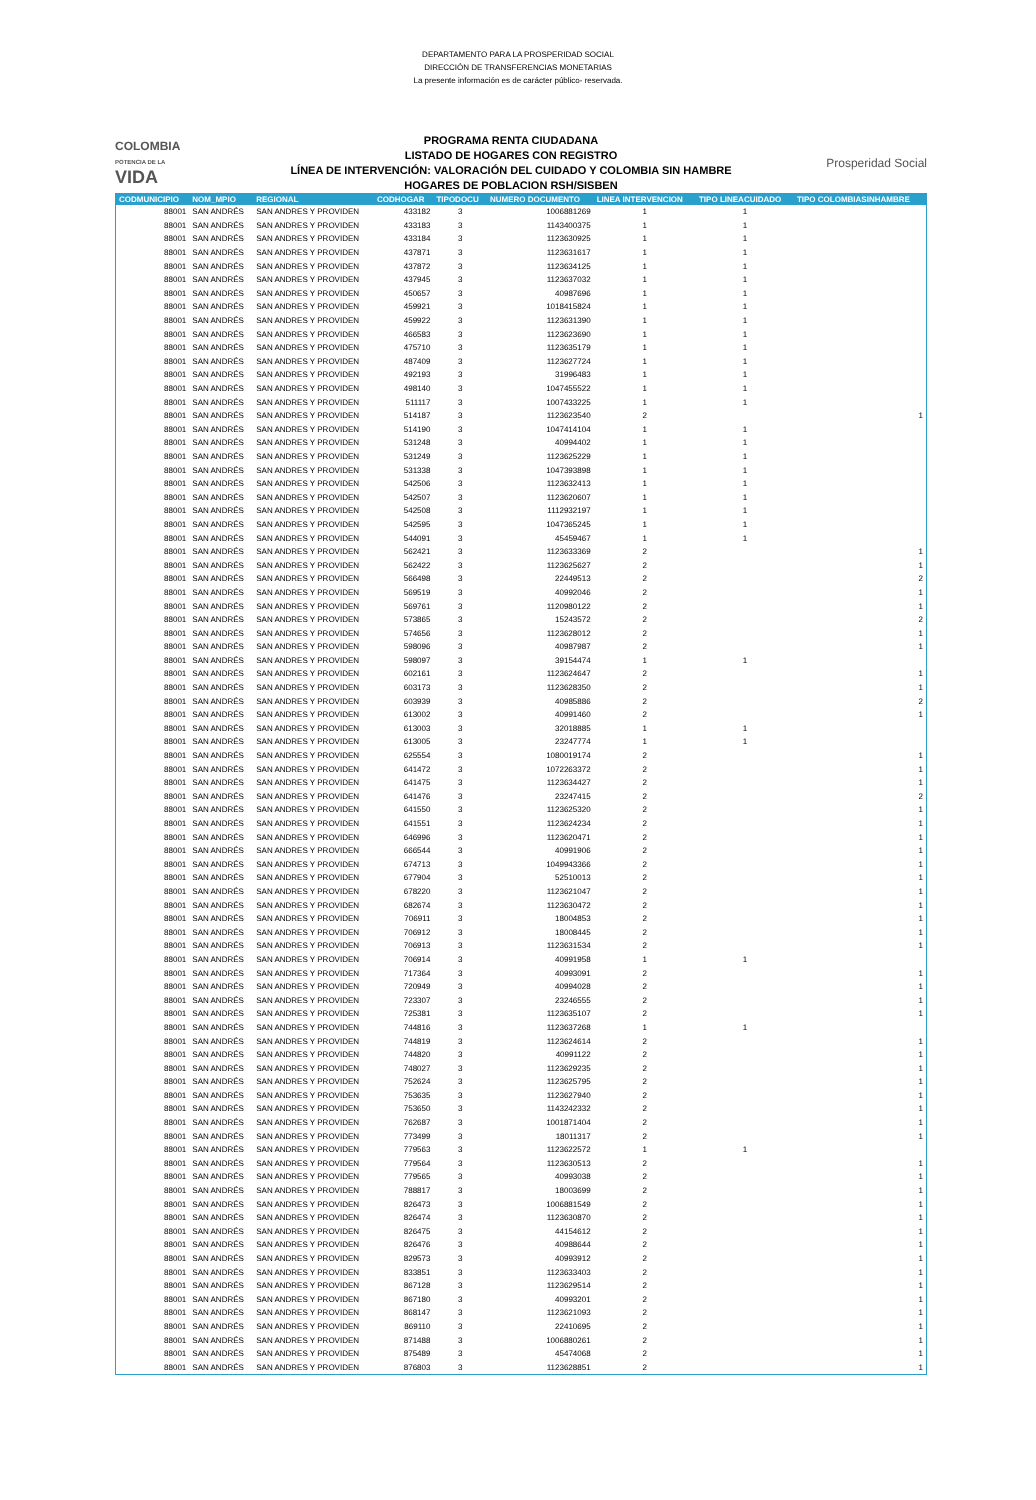DEPARTAMENTO PARA LA PROSPERIDAD SOCIAL
DIRECCIÓN DE TRANSFERENCIAS MONETARIAS
La presente información es de carácter público- reservada.
COLOMBIA
POTENCIA DE LA
VIDA
PROGRAMA RENTA CIUDADANA
LISTADO DE HOGARES CON REGISTRO
LÍNEA DE INTERVENCIÓN: VALORACIÓN DEL CUIDADO Y COLOMBIA SIN HAMBRE
HOGARES DE POBLACION RSH/SISBEN
Prosperidad Social
| CODMUNICIPIO | NOM_MPIO | REGIONAL | CODHOGAR | TIPODOCU | NUMERO DOCUMENTO | LINEA INTERVENCION | TIPO LINEACUIDADO | TIPO COLOMBIASINHAMBRE |
| --- | --- | --- | --- | --- | --- | --- | --- | --- |
| 88001 | SAN ANDRÉS | SAN ANDRES Y PROVIDEN | 433182 | 3 | 1006881269 | 1 | 1 | |
| 88001 | SAN ANDRÉS | SAN ANDRES Y PROVIDEN | 433183 | 3 | 1143400375 | 1 | 1 | |
| 88001 | SAN ANDRÉS | SAN ANDRES Y PROVIDEN | 433184 | 3 | 1123630925 | 1 | 1 | |
| 88001 | SAN ANDRÉS | SAN ANDRES Y PROVIDEN | 437871 | 3 | 1123631617 | 1 | 1 | |
| 88001 | SAN ANDRÉS | SAN ANDRES Y PROVIDEN | 437872 | 3 | 1123634125 | 1 | 1 | |
| 88001 | SAN ANDRÉS | SAN ANDRES Y PROVIDEN | 437945 | 3 | 1123637032 | 1 | 1 | |
| 88001 | SAN ANDRÉS | SAN ANDRES Y PROVIDEN | 450657 | 3 | 40987696 | 1 | 1 | |
| 88001 | SAN ANDRÉS | SAN ANDRES Y PROVIDEN | 459921 | 3 | 1018415824 | 1 | 1 | |
| 88001 | SAN ANDRÉS | SAN ANDRES Y PROVIDEN | 459922 | 3 | 1123631390 | 1 | 1 | |
| 88001 | SAN ANDRÉS | SAN ANDRES Y PROVIDEN | 466583 | 3 | 1123623690 | 1 | 1 | |
| 88001 | SAN ANDRÉS | SAN ANDRES Y PROVIDEN | 475710 | 3 | 1123635179 | 1 | 1 | |
| 88001 | SAN ANDRÉS | SAN ANDRES Y PROVIDEN | 487409 | 3 | 1123627724 | 1 | 1 | |
| 88001 | SAN ANDRÉS | SAN ANDRES Y PROVIDEN | 492193 | 3 | 31996483 | 1 | 1 | |
| 88001 | SAN ANDRÉS | SAN ANDRES Y PROVIDEN | 498140 | 3 | 1047455522 | 1 | 1 | |
| 88001 | SAN ANDRÉS | SAN ANDRES Y PROVIDEN | 511117 | 3 | 1007433225 | 1 | 1 | |
| 88001 | SAN ANDRÉS | SAN ANDRES Y PROVIDEN | 514187 | 3 | 1123623540 | 2 | | 1 |
| 88001 | SAN ANDRÉS | SAN ANDRES Y PROVIDEN | 514190 | 3 | 1047414104 | 1 | 1 | |
| 88001 | SAN ANDRÉS | SAN ANDRES Y PROVIDEN | 531248 | 3 | 40994402 | 1 | 1 | |
| 88001 | SAN ANDRÉS | SAN ANDRES Y PROVIDEN | 531249 | 3 | 1123625229 | 1 | 1 | |
| 88001 | SAN ANDRÉS | SAN ANDRES Y PROVIDEN | 531338 | 3 | 1047393898 | 1 | 1 | |
| 88001 | SAN ANDRÉS | SAN ANDRES Y PROVIDEN | 542506 | 3 | 1123632413 | 1 | 1 | |
| 88001 | SAN ANDRÉS | SAN ANDRES Y PROVIDEN | 542507 | 3 | 1123620607 | 1 | 1 | |
| 88001 | SAN ANDRÉS | SAN ANDRES Y PROVIDEN | 542508 | 3 | 1112932197 | 1 | 1 | |
| 88001 | SAN ANDRÉS | SAN ANDRES Y PROVIDEN | 542595 | 3 | 1047365245 | 1 | 1 | |
| 88001 | SAN ANDRÉS | SAN ANDRES Y PROVIDEN | 544091 | 3 | 45459467 | 1 | 1 | |
| 88001 | SAN ANDRÉS | SAN ANDRES Y PROVIDEN | 562421 | 3 | 1123633369 | 2 | | 1 |
| 88001 | SAN ANDRÉS | SAN ANDRES Y PROVIDEN | 562422 | 3 | 1123625627 | 2 | | 1 |
| 88001 | SAN ANDRÉS | SAN ANDRES Y PROVIDEN | 566498 | 3 | 22449513 | 2 | | 2 |
| 88001 | SAN ANDRÉS | SAN ANDRES Y PROVIDEN | 569519 | 3 | 40992046 | 2 | | 1 |
| 88001 | SAN ANDRÉS | SAN ANDRES Y PROVIDEN | 569761 | 3 | 1120980122 | 2 | | 1 |
| 88001 | SAN ANDRÉS | SAN ANDRES Y PROVIDEN | 573865 | 3 | 15243572 | 2 | | 2 |
| 88001 | SAN ANDRÉS | SAN ANDRES Y PROVIDEN | 574656 | 3 | 1123628012 | 2 | | 1 |
| 88001 | SAN ANDRÉS | SAN ANDRES Y PROVIDEN | 598096 | 3 | 40987987 | 2 | | 1 |
| 88001 | SAN ANDRÉS | SAN ANDRES Y PROVIDEN | 598097 | 3 | 39154474 | 1 | 1 | |
| 88001 | SAN ANDRÉS | SAN ANDRES Y PROVIDEN | 602161 | 3 | 1123624647 | 2 | | 1 |
| 88001 | SAN ANDRÉS | SAN ANDRES Y PROVIDEN | 603173 | 3 | 1123628350 | 2 | | 1 |
| 88001 | SAN ANDRÉS | SAN ANDRES Y PROVIDEN | 603939 | 3 | 40985886 | 2 | | 2 |
| 88001 | SAN ANDRÉS | SAN ANDRES Y PROVIDEN | 613002 | 3 | 40991460 | 2 | | 1 |
| 88001 | SAN ANDRÉS | SAN ANDRES Y PROVIDEN | 613003 | 3 | 32018885 | 1 | 1 | |
| 88001 | SAN ANDRÉS | SAN ANDRES Y PROVIDEN | 613005 | 3 | 23247774 | 1 | 1 | |
| 88001 | SAN ANDRÉS | SAN ANDRES Y PROVIDEN | 625554 | 3 | 1080019174 | 2 | | 1 |
| 88001 | SAN ANDRÉS | SAN ANDRES Y PROVIDEN | 641472 | 3 | 1072263372 | 2 | | 1 |
| 88001 | SAN ANDRÉS | SAN ANDRES Y PROVIDEN | 641475 | 3 | 1123634427 | 2 | | 1 |
| 88001 | SAN ANDRÉS | SAN ANDRES Y PROVIDEN | 641476 | 3 | 23247415 | 2 | | 2 |
| 88001 | SAN ANDRÉS | SAN ANDRES Y PROVIDEN | 641550 | 3 | 1123625320 | 2 | | 1 |
| 88001 | SAN ANDRÉS | SAN ANDRES Y PROVIDEN | 641551 | 3 | 1123624234 | 2 | | 1 |
| 88001 | SAN ANDRÉS | SAN ANDRES Y PROVIDEN | 646996 | 3 | 1123620471 | 2 | | 1 |
| 88001 | SAN ANDRÉS | SAN ANDRES Y PROVIDEN | 666544 | 3 | 40991906 | 2 | | 1 |
| 88001 | SAN ANDRÉS | SAN ANDRES Y PROVIDEN | 674713 | 3 | 1049943366 | 2 | | 1 |
| 88001 | SAN ANDRÉS | SAN ANDRES Y PROVIDEN | 677904 | 3 | 52510013 | 2 | | 1 |
| 88001 | SAN ANDRÉS | SAN ANDRES Y PROVIDEN | 678220 | 3 | 1123621047 | 2 | | 1 |
| 88001 | SAN ANDRÉS | SAN ANDRES Y PROVIDEN | 682674 | 3 | 1123630472 | 2 | | 1 |
| 88001 | SAN ANDRÉS | SAN ANDRES Y PROVIDEN | 706911 | 3 | 18004853 | 2 | | 1 |
| 88001 | SAN ANDRÉS | SAN ANDRES Y PROVIDEN | 706912 | 3 | 18008445 | 2 | | 1 |
| 88001 | SAN ANDRÉS | SAN ANDRES Y PROVIDEN | 706913 | 3 | 1123631534 | 2 | | 1 |
| 88001 | SAN ANDRÉS | SAN ANDRES Y PROVIDEN | 706914 | 3 | 40991958 | 1 | 1 | |
| 88001 | SAN ANDRÉS | SAN ANDRES Y PROVIDEN | 717364 | 3 | 40993091 | 2 | | 1 |
| 88001 | SAN ANDRÉS | SAN ANDRES Y PROVIDEN | 720949 | 3 | 40994028 | 2 | | 1 |
| 88001 | SAN ANDRÉS | SAN ANDRES Y PROVIDEN | 723307 | 3 | 23246555 | 2 | | 1 |
| 88001 | SAN ANDRÉS | SAN ANDRES Y PROVIDEN | 725381 | 3 | 1123635107 | 2 | | 1 |
| 88001 | SAN ANDRÉS | SAN ANDRES Y PROVIDEN | 744816 | 3 | 1123637268 | 1 | 1 | |
| 88001 | SAN ANDRÉS | SAN ANDRES Y PROVIDEN | 744819 | 3 | 1123624614 | 2 | | 1 |
| 88001 | SAN ANDRÉS | SAN ANDRES Y PROVIDEN | 744820 | 3 | 40991122 | 2 | | 1 |
| 88001 | SAN ANDRÉS | SAN ANDRES Y PROVIDEN | 748027 | 3 | 1123629235 | 2 | | 1 |
| 88001 | SAN ANDRÉS | SAN ANDRES Y PROVIDEN | 752624 | 3 | 1123625795 | 2 | | 1 |
| 88001 | SAN ANDRÉS | SAN ANDRES Y PROVIDEN | 753635 | 3 | 1123627940 | 2 | | 1 |
| 88001 | SAN ANDRÉS | SAN ANDRES Y PROVIDEN | 753650 | 3 | 1143242332 | 2 | | 1 |
| 88001 | SAN ANDRÉS | SAN ANDRES Y PROVIDEN | 762687 | 3 | 1001871404 | 2 | | 1 |
| 88001 | SAN ANDRÉS | SAN ANDRES Y PROVIDEN | 773499 | 3 | 18011317 | 2 | | 1 |
| 88001 | SAN ANDRÉS | SAN ANDRES Y PROVIDEN | 779563 | 3 | 1123622572 | 1 | 1 | |
| 88001 | SAN ANDRÉS | SAN ANDRES Y PROVIDEN | 779564 | 3 | 1123630513 | 2 | | 1 |
| 88001 | SAN ANDRÉS | SAN ANDRES Y PROVIDEN | 779565 | 3 | 40993038 | 2 | | 1 |
| 88001 | SAN ANDRÉS | SAN ANDRES Y PROVIDEN | 788817 | 3 | 18003699 | 2 | | 1 |
| 88001 | SAN ANDRÉS | SAN ANDRES Y PROVIDEN | 826473 | 3 | 1006881549 | 2 | | 1 |
| 88001 | SAN ANDRÉS | SAN ANDRES Y PROVIDEN | 826474 | 3 | 1123630870 | 2 | | 1 |
| 88001 | SAN ANDRÉS | SAN ANDRES Y PROVIDEN | 826475 | 3 | 44154612 | 2 | | 1 |
| 88001 | SAN ANDRÉS | SAN ANDRES Y PROVIDEN | 826476 | 3 | 40988644 | 2 | | 1 |
| 88001 | SAN ANDRÉS | SAN ANDRES Y PROVIDEN | 829573 | 3 | 40993912 | 2 | | 1 |
| 88001 | SAN ANDRÉS | SAN ANDRES Y PROVIDEN | 833851 | 3 | 1123633403 | 2 | | 1 |
| 88001 | SAN ANDRÉS | SAN ANDRES Y PROVIDEN | 867128 | 3 | 1123629514 | 2 | | 1 |
| 88001 | SAN ANDRÉS | SAN ANDRES Y PROVIDEN | 867180 | 3 | 40993201 | 2 | | 1 |
| 88001 | SAN ANDRÉS | SAN ANDRES Y PROVIDEN | 868147 | 3 | 1123621093 | 2 | | 1 |
| 88001 | SAN ANDRÉS | SAN ANDRES Y PROVIDEN | 869110 | 3 | 22410695 | 2 | | 1 |
| 88001 | SAN ANDRÉS | SAN ANDRES Y PROVIDEN | 871488 | 3 | 1006880261 | 2 | | 1 |
| 88001 | SAN ANDRÉS | SAN ANDRES Y PROVIDEN | 875489 | 3 | 45474068 | 2 | | 1 |
| 88001 | SAN ANDRÉS | SAN ANDRES Y PROVIDEN | 876803 | 3 | 1123628851 | 2 | | 1 |